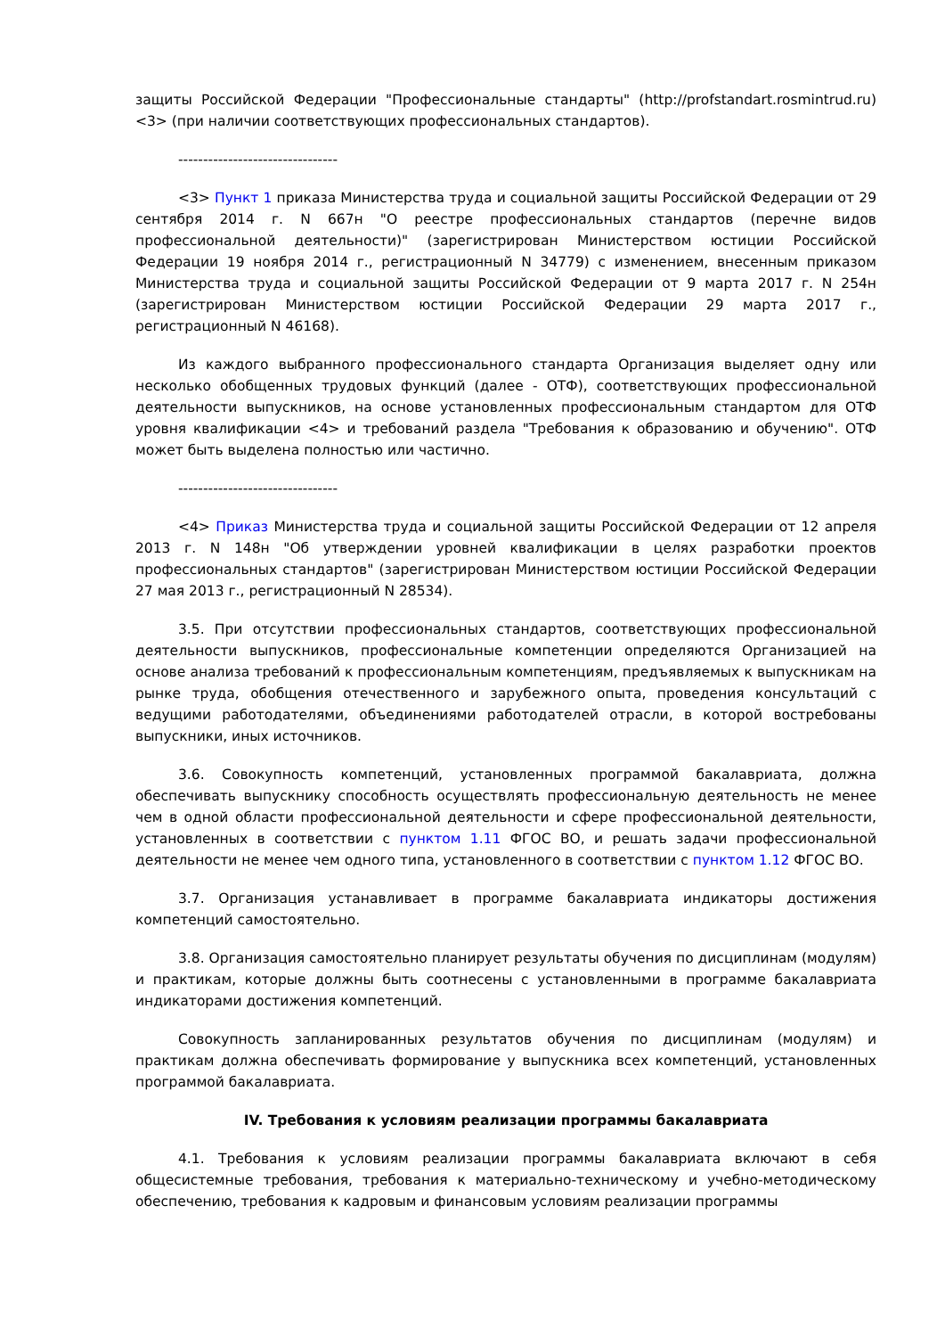защиты Российской Федерации "Профессиональные стандарты" (http://profstandart.rosmintrud.ru) <3> (при наличии соответствующих профессиональных стандартов).
--------------------------------
<3> Пункт 1 приказа Министерства труда и социальной защиты Российской Федерации от 29 сентября 2014 г. N 667н "О реестре профессиональных стандартов (перечне видов профессиональной деятельности)" (зарегистрирован Министерством юстиции Российской Федерации 19 ноября 2014 г., регистрационный N 34779) с изменением, внесенным приказом Министерства труда и социальной защиты Российской Федерации от 9 марта 2017 г. N 254н (зарегистрирован Министерством юстиции Российской Федерации 29 марта 2017 г., регистрационный N 46168).
Из каждого выбранного профессионального стандарта Организация выделяет одну или несколько обобщенных трудовых функций (далее - ОТФ), соответствующих профессиональной деятельности выпускников, на основе установленных профессиональным стандартом для ОТФ уровня квалификации <4> и требований раздела "Требования к образованию и обучению". ОТФ может быть выделена полностью или частично.
--------------------------------
<4> Приказ Министерства труда и социальной защиты Российской Федерации от 12 апреля 2013 г. N 148н "Об утверждении уровней квалификации в целях разработки проектов профессиональных стандартов" (зарегистрирован Министерством юстиции Российской Федерации 27 мая 2013 г., регистрационный N 28534).
3.5. При отсутствии профессиональных стандартов, соответствующих профессиональной деятельности выпускников, профессиональные компетенции определяются Организацией на основе анализа требований к профессиональным компетенциям, предъявляемых к выпускникам на рынке труда, обобщения отечественного и зарубежного опыта, проведения консультаций с ведущими работодателями, объединениями работодателей отрасли, в которой востребованы выпускники, иных источников.
3.6. Совокупность компетенций, установленных программой бакалавриата, должна обеспечивать выпускнику способность осуществлять профессиональную деятельность не менее чем в одной области профессиональной деятельности и сфере профессиональной деятельности, установленных в соответствии с пунктом 1.11 ФГОС ВО, и решать задачи профессиональной деятельности не менее чем одного типа, установленного в соответствии с пунктом 1.12 ФГОС ВО.
3.7. Организация устанавливает в программе бакалавриата индикаторы достижения компетенций самостоятельно.
3.8. Организация самостоятельно планирует результаты обучения по дисциплинам (модулям) и практикам, которые должны быть соотнесены с установленными в программе бакалавриата индикаторами достижения компетенций.
Совокупность запланированных результатов обучения по дисциплинам (модулям) и практикам должна обеспечивать формирование у выпускника всех компетенций, установленных программой бакалавриата.
IV. Требования к условиям реализации программы бакалавриата
4.1. Требования к условиям реализации программы бакалавриата включают в себя общесистемные требования, требования к материально-техническому и учебно-методическому обеспечению, требования к кадровым и финансовым условиям реализации программы